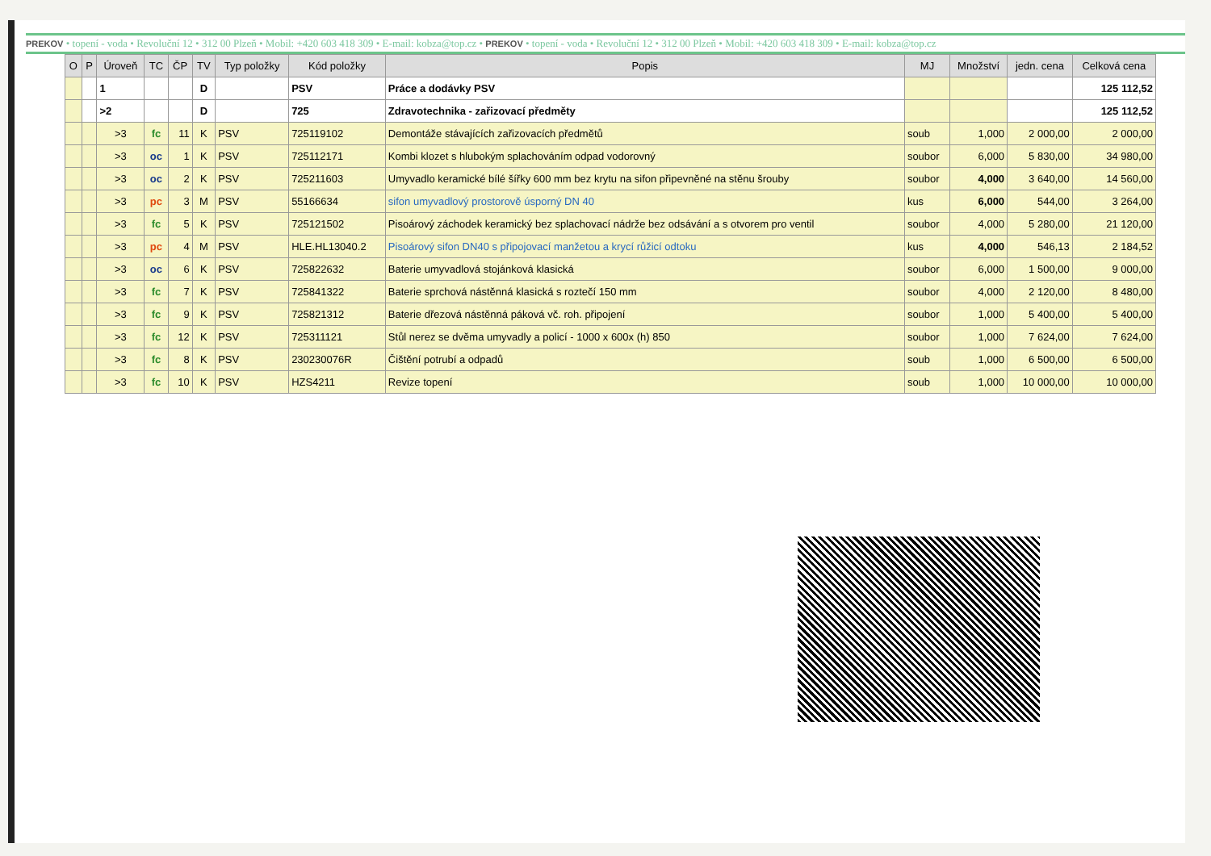PREKOV • topení - voda • Revoluční 12 • 312 00 Plzeň • Mobil: +420 603 418 309 • E-mail: kobza@top.cz • PREKOV • topení - voda • Revoluční 12 • 312 00 Plzeň • Mobil: +420 603 418 309 • E-mail: kobza@top.cz
| O | P | Úroveň | TC | ČP | TV | Typ položky | Kód položky | Popis | MJ | Množství | jedn. cena | Celková cena |
| --- | --- | --- | --- | --- | --- | --- | --- | --- | --- | --- | --- | --- |
| | | 1 | | | D | | PSV | Práce a dodávky PSV | | | | 125 112,52 |
| | | >2 | | | D | | 725 | Zdravotechnika - zařizovací předměty | | | | 125 112,52 |
| | | >3 | fc | 11 | K | PSV | 725119102 | Demontáže stávajících zařizovacích předmětů | soub | 1,000 | 2 000,00 | 2 000,00 |
| | | >3 | oc | 1 | K | PSV | 725112171 | Kombi klozet s hlubokým splachováním odpad vodorovný | soubor | 6,000 | 5 830,00 | 34 980,00 |
| | | >3 | oc | 2 | K | PSV | 725211603 | Umyvadlo keramické bílé šířky 600 mm bez krytu na sifon připevněné na stěnu šrouby | soubor | 4,000 | 3 640,00 | 14 560,00 |
| | | >3 | pc | 3 | M | PSV | 55166634 | sifon umyvadlový prostorově úsporný DN 40 | kus | 6,000 | 544,00 | 3 264,00 |
| | | >3 | fc | 5 | K | PSV | 725121502 | Pisoárový záchodek keramický bez splachovací nádrže bez odsávání a s otvorem pro ventil | soubor | 4,000 | 5 280,00 | 21 120,00 |
| | | >3 | pc | 4 | M | PSV | HLE.HL13040.2 | Pisoárový sifon DN40 s připojovací manžetou a krycí růžicí odtoku | kus | 4,000 | 546,13 | 2 184,52 |
| | | >3 | oc | 6 | K | PSV | 725822632 | Baterie umyvadlová stojánková klasická | soubor | 6,000 | 1 500,00 | 9 000,00 |
| | | >3 | fc | 7 | K | PSV | 725841322 | Baterie sprchová nástěnná klasická s roztečí 150 mm | soubor | 4,000 | 2 120,00 | 8 480,00 |
| | | >3 | fc | 9 | K | PSV | 725821312 | Baterie dřezová nástěnná páková vč. roh. připojení | soubor | 1,000 | 5 400,00 | 5 400,00 |
| | | >3 | fc | 12 | K | PSV | 725311121 | Stůl nerez se dvěma umyvadly a policí - 1000 x 600x (h) 850 | soubor | 1,000 | 7 624,00 | 7 624,00 |
| | | >3 | fc | 8 | K | PSV | 230230076R | Čištění potrubí a odpadů | soub | 1,000 | 6 500,00 | 6 500,00 |
| | | >3 | fc | 10 | K | PSV | HZS4211 | Revize topení | soub | 1,000 | 10 000,00 | 10 000,00 |